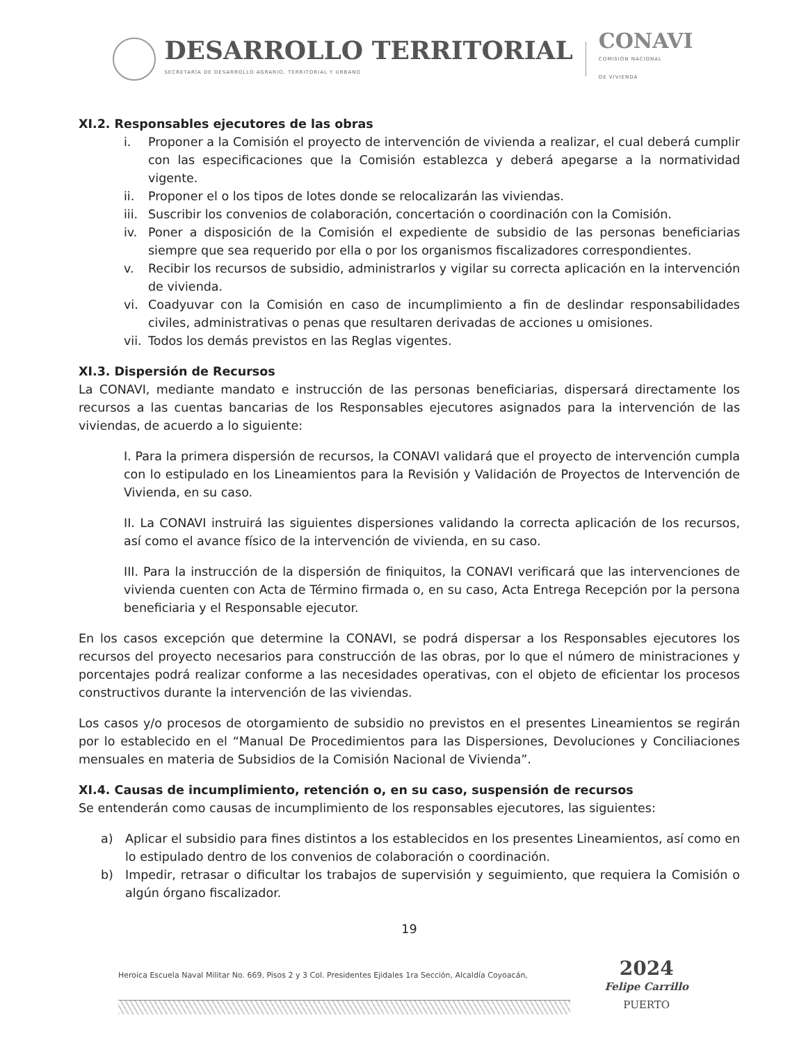DESARROLLO TERRITORIAL
SECRETARÍA DE DESARROLLO AGRARIO, TERRITORIAL Y URBANO
CONAVI
COMISIÓN NACIONAL
DE VIVIENDA
XI.2. Responsables ejecutores de las obras
i. Proponer a la Comisión el proyecto de intervención de vivienda a realizar, el cual deberá cumplir con las especificaciones que la Comisión establezca y deberá apegarse a la normatividad vigente.
ii. Proponer el o los tipos de lotes donde se relocalizarán las viviendas.
iii. Suscribir los convenios de colaboración, concertación o coordinación con la Comisión.
iv. Poner a disposición de la Comisión el expediente de subsidio de las personas beneficiarias siempre que sea requerido por ella o por los organismos fiscalizadores correspondientes.
v. Recibir los recursos de subsidio, administrarlos y vigilar su correcta aplicación en la intervención de vivienda.
vi. Coadyuvar con la Comisión en caso de incumplimiento a fin de deslindar responsabilidades civiles, administrativas o penas que resultaren derivadas de acciones u omisiones.
vii. Todos los demás previstos en las Reglas vigentes.
XI.3. Dispersión de Recursos
La CONAVI, mediante mandato e instrucción de las personas beneficiarias, dispersará directamente los recursos a las cuentas bancarias de los Responsables ejecutores asignados para la intervención de las viviendas, de acuerdo a lo siguiente:
I. Para la primera dispersión de recursos, la CONAVI validará que el proyecto de intervención cumpla con lo estipulado en los Lineamientos para la Revisión y Validación de Proyectos de Intervención de Vivienda, en su caso.
II. La CONAVI instruirá las siguientes dispersiones validando la correcta aplicación de los recursos, así como el avance físico de la intervención de vivienda, en su caso.
III. Para la instrucción de la dispersión de finiquitos, la CONAVI verificará que las intervenciones de vivienda cuenten con Acta de Término firmada o, en su caso, Acta Entrega Recepción por la persona beneficiaria y el Responsable ejecutor.
En los casos excepción que determine la CONAVI, se podrá dispersar a los Responsables ejecutores los recursos del proyecto necesarios para construcción de las obras, por lo que el número de ministraciones y porcentajes podrá realizar conforme a las necesidades operativas, con el objeto de eficientar los procesos constructivos durante la intervención de las viviendas.
Los casos y/o procesos de otorgamiento de subsidio no previstos en el presentes Lineamientos se regirán por lo establecido en el “Manual De Procedimientos para las Dispersiones, Devoluciones y Conciliaciones mensuales en materia de Subsidios de la Comisión Nacional de Vivienda”.
XI.4. Causas de incumplimiento, retención o, en su caso, suspensión de recursos
Se entenderán como causas de incumplimiento de los responsables ejecutores, las siguientes:
a) Aplicar el subsidio para fines distintos a los establecidos en los presentes Lineamientos, así como en lo estipulado dentro de los convenios de colaboración o coordinación.
b) Impedir, retrasar o dificultar los trabajos de supervisión y seguimiento, que requiera la Comisión o algún órgano fiscalizador.
19
Heroica Escuela Naval Militar No. 669, Pisos 2 y 3 Col. Presidentes Ejidales 1ra Sección, Alcaldía Coyoacán,
2024
Felipe Carrillo
PUERTO